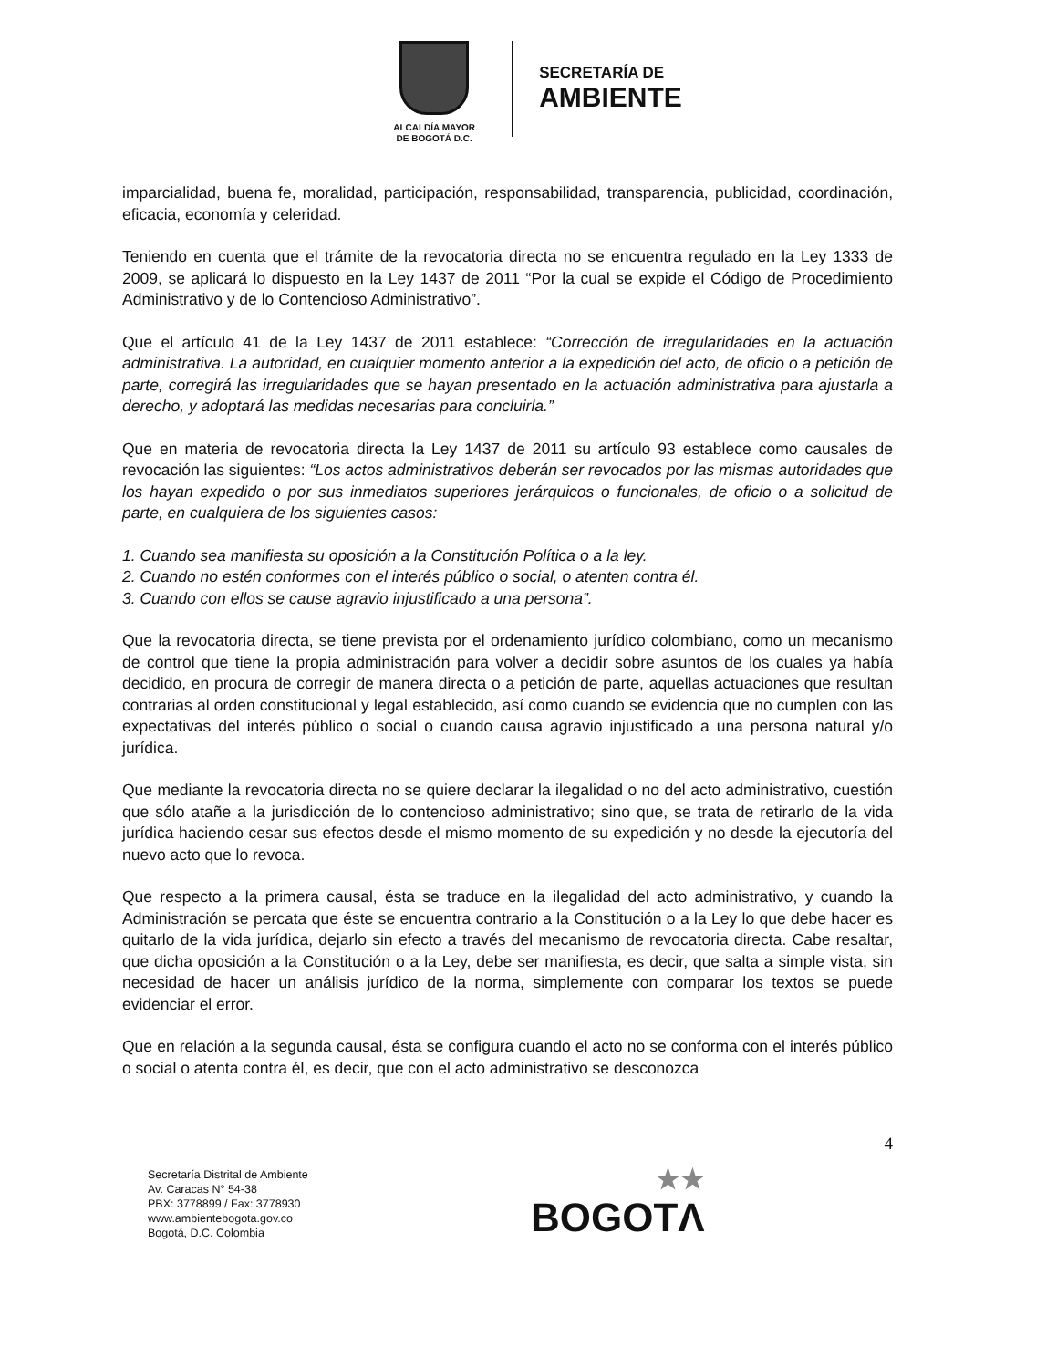ALCALDÍA MAYOR
DE BOGOTÁ D.C.
SECRETARÍA DE
AMBIENTE
imparcialidad, buena fe, moralidad, participación, responsabilidad, transparencia, publicidad, coordinación, eficacia, economía y celeridad.
Teniendo en cuenta que el trámite de la revocatoria directa no se encuentra regulado en la Ley 1333 de 2009, se aplicará lo dispuesto en la Ley 1437 de 2011 “Por la cual se expide el Código de Procedimiento Administrativo y de lo Contencioso Administrativo”.
Que el artículo 41 de la Ley 1437 de 2011 establece: “Corrección de irregularidades en la actuación administrativa. La autoridad, en cualquier momento anterior a la expedición del acto, de oficio o a petición de parte, corregirá las irregularidades que se hayan presentado en la actuación administrativa para ajustarla a derecho, y adoptará las medidas necesarias para concluirla.”
Que en materia de revocatoria directa la Ley 1437 de 2011 su artículo 93 establece como causales de revocación las siguientes: “Los actos administrativos deberán ser revocados por las mismas autoridades que los hayan expedido o por sus inmediatos superiores jerárquicos o funcionales, de oficio o a solicitud de parte, en cualquiera de los siguientes casos:
1. Cuando sea manifiesta su oposición a la Constitución Política o a la ley.
2. Cuando no estén conformes con el interés público o social, o atenten contra él.
3. Cuando con ellos se cause agravio injustificado a una persona”.
Que la revocatoria directa, se tiene prevista por el ordenamiento jurídico colombiano, como un mecanismo de control que tiene la propia administración para volver a decidir sobre asuntos de los cuales ya había decidido, en procura de corregir de manera directa o a petición de parte, aquellas actuaciones que resultan contrarias al orden constitucional y legal establecido, así como cuando se evidencia que no cumplen con las expectativas del interés público o social o cuando causa agravio injustificado a una persona natural y/o jurídica.
Que mediante la revocatoria directa no se quiere declarar la ilegalidad o no del acto administrativo, cuestión que sólo atañe a la jurisdicción de lo contencioso administrativo; sino que, se trata de retirarlo de la vida jurídica haciendo cesar sus efectos desde el mismo momento de su expedición y no desde la ejecutoría del nuevo acto que lo revoca.
Que respecto a la primera causal, ésta se traduce en la ilegalidad del acto administrativo, y cuando la Administración se percata que éste se encuentra contrario a la Constitución o a la Ley lo que debe hacer es quitarlo de la vida jurídica, dejarlo sin efecto a través del mecanismo de revocatoria directa. Cabe resaltar, que dicha oposición a la Constitución o a la Ley, debe ser manifiesta, es decir, que salta a simple vista, sin necesidad de hacer un análisis jurídico de la norma, simplemente con comparar los textos se puede evidenciar el error.
Que en relación a la segunda causal, ésta se configura cuando el acto no se conforma con el interés público o social o atenta contra él, es decir, que con el acto administrativo se desconozca
4
Secretaría Distrital de Ambiente
Av. Caracas N° 54-38
PBX: 3778899 / Fax: 3778930
www.ambientebogota.gov.co
Bogotá, D.C. Colombia
★★
BOGOTΛ